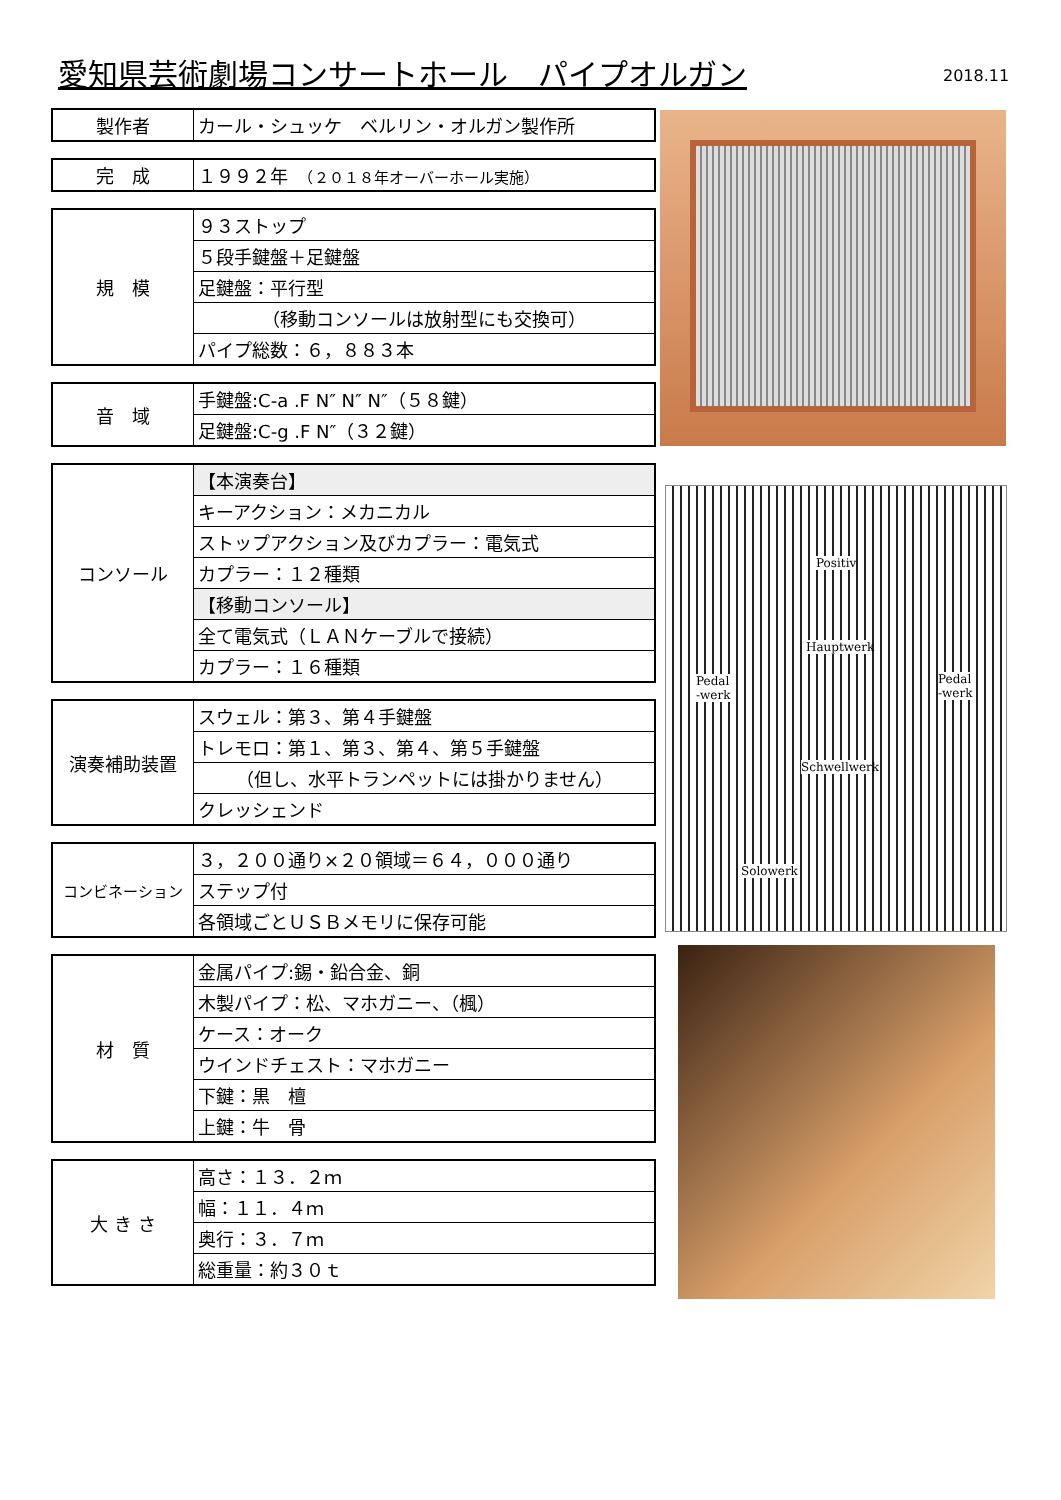愛知県芸術劇場コンサートホール　パイプオルガン
2018.11
| 製作者 | カール・シュッケ ベルリン・オルガン製作所 |
| 完 成 | １９９２年 （２０１８年オーバーホール実施） |
| 規 模 | ９３ストップ |
| | ５段手鍵盤＋足鍵盤 |
| | 足鍵盤：平行型 |
| | （移動コンソールは放射型にも交換可） |
| | パイプ総数：６，８８３本 |
| 音 域 | 手鍵盤:C-a .F N″ N″ N″（５８鍵） |
| | 足鍵盤:C-g .F N″（３２鍵） |
| コンソール | 【本演奏台】 |
| | キーアクション：メカニカル |
| | ストップアクション及びカプラー：電気式 |
| | カプラー：１２種類 |
| | 【移動コンソール】 |
| | 全て電気式（ＬＡＮケーブルで接続） |
| | カプラー：１６種類 |
| 演奏補助装置 | スウェル：第３、第４手鍵盤 |
| | トレモロ：第１、第３、第４、第５手鍵盤 |
| | （但し、水平トランペットには掛かりません） |
| | クレッシェンド |
| コンビネーション | ３，２００通り×２０領域＝６４，０００通り |
| | ステップ付 |
| | 各領域ごとＵＳＢメモリに保存可能 |
| 材 質 | 金属パイプ:錫・鉛合金、銅 |
| | 木製パイプ：松、マホガニー、（楓） |
| | ケース：オーク |
| | ウインドチェスト：マホガニー |
| | 下鍵：黒 檀 |
| | 上鍵：牛 骨 |
| 大 き さ | 高さ：１３．２ｍ |
| | 幅：１１．４ｍ |
| | 奥行：３．７ｍ |
| | 総重量：約３０ｔ |
Positiv
Hauptwerk
Pedal -werk
Pedal -werk
Schwellwerk
Solowerk